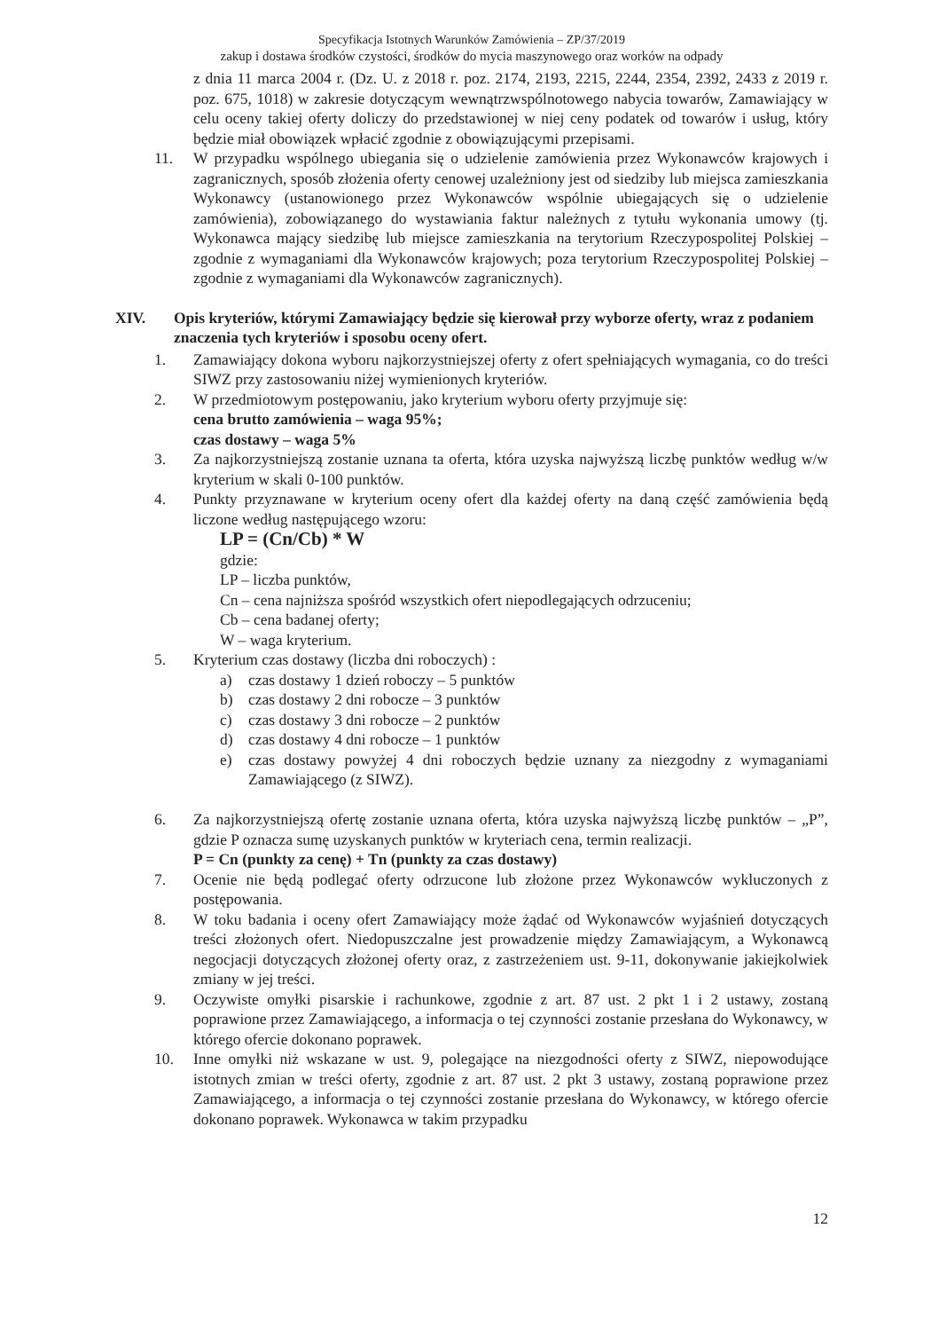Specyfikacja Istotnych Warunków Zamówienia – ZP/37/2019
zakup i dostawa środków czystości, środków do mycia maszynowego oraz worków na odpady
z dnia 11 marca 2004 r. (Dz. U. z 2018 r. poz. 2174, 2193, 2215, 2244, 2354, 2392, 2433 z 2019 r. poz. 675, 1018) w zakresie dotyczącym wewnątrzwspólnotowego nabycia towarów, Zamawiający w celu oceny takiej oferty doliczy do przedstawionej w niej ceny podatek od towarów i usług, który będzie miał obowiązek wpłacić zgodnie z obowiązującymi przepisami.
11. W przypadku wspólnego ubiegania się o udzielenie zamówienia przez Wykonawców krajowych i zagranicznych, sposób złożenia oferty cenowej uzależniony jest od siedziby lub miejsca zamieszkania Wykonawcy (ustanowionego przez Wykonawców wspólnie ubiegających się o udzielenie zamówienia), zobowiązanego do wystawiania faktur należnych z tytułu wykonania umowy (tj. Wykonawca mający siedzibę lub miejsce zamieszkania na terytorium Rzeczypospolitej Polskiej – zgodnie z wymaganiami dla Wykonawców krajowych; poza terytorium Rzeczypospolitej Polskiej – zgodnie z wymaganiami dla Wykonawców zagranicznych).
XIV. Opis kryteriów, którymi Zamawiający będzie się kierował przy wyborze oferty, wraz z podaniem znaczenia tych kryteriów i sposobu oceny ofert.
1. Zamawiający dokona wyboru najkorzystniejszej oferty z ofert spełniających wymagania, co do treści SIWZ przy zastosowaniu niżej wymienionych kryteriów.
2. W przedmiotowym postępowaniu, jako kryterium wyboru oferty przyjmuje się:
cena brutto zamówienia – waga 95%;
czas dostawy – waga 5%
3. Za najkorzystniejszą zostanie uznana ta oferta, która uzyska najwyższą liczbę punktów według w/w kryterium w skali 0-100 punktów.
4. Punkty przyznawane w kryterium oceny ofert dla każdej oferty na daną część zamówienia będą liczone według następującego wzoru:
LP = (Cn/Cb) * W
gdzie:
LP – liczba punktów,
Cn – cena najniższa spośród wszystkich ofert niepodlegających odrzuceniu;
Cb – cena badanej oferty;
W – waga kryterium.
5. Kryterium czas dostawy (liczba dni roboczych) :
a) czas dostawy 1 dzień roboczy – 5 punktów
b) czas dostawy 2 dni robocze – 3 punktów
c) czas dostawy 3 dni robocze – 2 punktów
d) czas dostawy 4 dni robocze – 1 punktów
e) czas dostawy powyżej 4 dni roboczych będzie uznany za niezgodny z wymaganiami Zamawiającego (z SIWZ).
6. Za najkorzystniejszą ofertę zostanie uznana oferta, która uzyska najwyższą liczbę punktów – „P”, gdzie P oznacza sumę uzyskanych punktów w kryteriach cena, termin realizacji.
P = Cn (punkty za cenę) + Tn (punkty za czas dostawy)
7. Ocenie nie będą podlegać oferty odrzucone lub złożone przez Wykonawców wykluczonych z postępowania.
8. W toku badania i oceny ofert Zamawiający może żądać od Wykonawców wyjaśnień dotyczących treści złożonych ofert. Niedopuszczalne jest prowadzenie między Zamawiającym, a Wykonawcą negocjacji dotyczących złożonej oferty oraz, z zastrzeżeniem ust. 9-11, dokonywanie jakiejkolwiek zmiany w jej treści.
9. Oczywiste omyłki pisarskie i rachunkowe, zgodnie z art. 87 ust. 2 pkt 1 i 2 ustawy, zostaną poprawione przez Zamawiającego, a informacja o tej czynności zostanie przesłana do Wykonawcy, w którego ofercie dokonano poprawek.
10. Inne omyłki niż wskazane w ust. 9, polegające na niezgodności oferty z SIWZ, niepowodujące istotnych zmian w treści oferty, zgodnie z art. 87 ust. 2 pkt 3 ustawy, zostaną poprawione przez Zamawiającego, a informacja o tej czynności zostanie przesłana do Wykonawcy, w którego ofercie dokonano poprawek. Wykonawca w takim przypadku
12